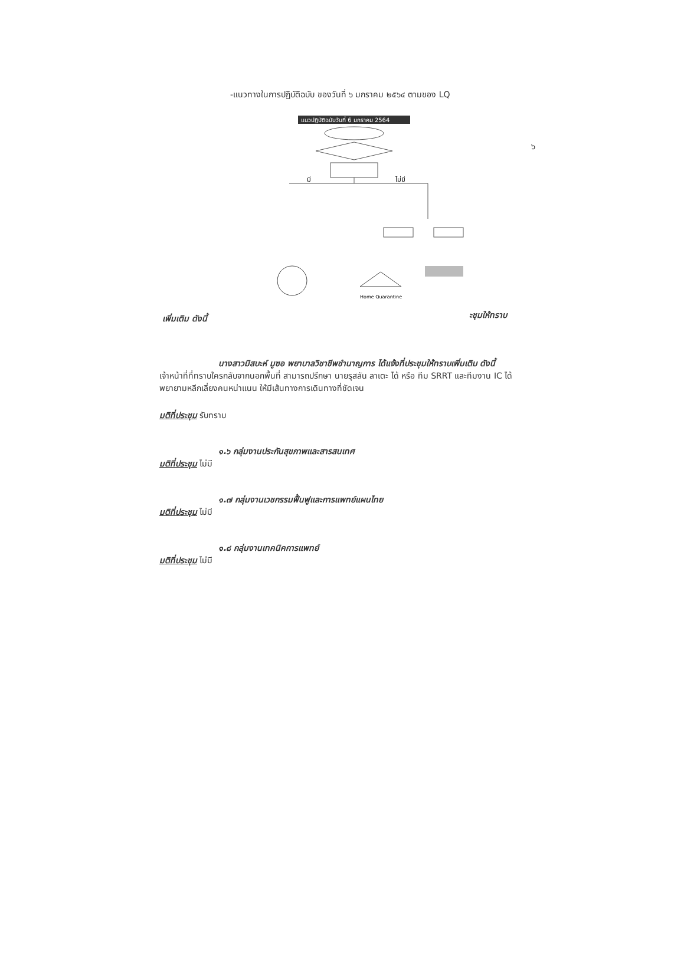๖
-แนวทางในการปฏิบัติฉบับ ของวันที่ ๖ มกราคม ๒๕๖๔ ตามของ LQ
แนวปฏิบัติฉบับวันที่ 6 มกราคม 2564
มี
ไม่มี
Home Quarantine
เพิ่มเติม ดังนี้ ะชุมให้ทราบ
นางสาวมิสบะห์ มูซอ พยาบาลวิชาชีพชำนาญการ ได้แจ้งที่ประชุมให้ทราบเพิ่มเติม ดังนี้
เจ้าหน้าที่ที่ทราบใครกลับจากนอกพื้นที่ สามารถปรึกษา นายรุสลัน ลาเตะ ได้ หรือ ทีม SRRT และทีมงาน IC ได้ พยายามหลีกเลี่ยงคนหน่าแนน ให้มีเส้นทางการเดินทางที่ชัดเจน
มติที่ประชุม รับทราบ
๑.๖ กลุ่มงานประกันสุขภาพและสารสนเทศ
มติที่ประชุม ไม่มี
๑.๗ กลุ่มงานเวชกรรมฟื้นฟูและการแพทย์แผนไทย
มติที่ประชุม ไม่มี
๑.๘ กลุ่มงานเทคนิคการแพทย์
มติที่ประชุม ไม่มี